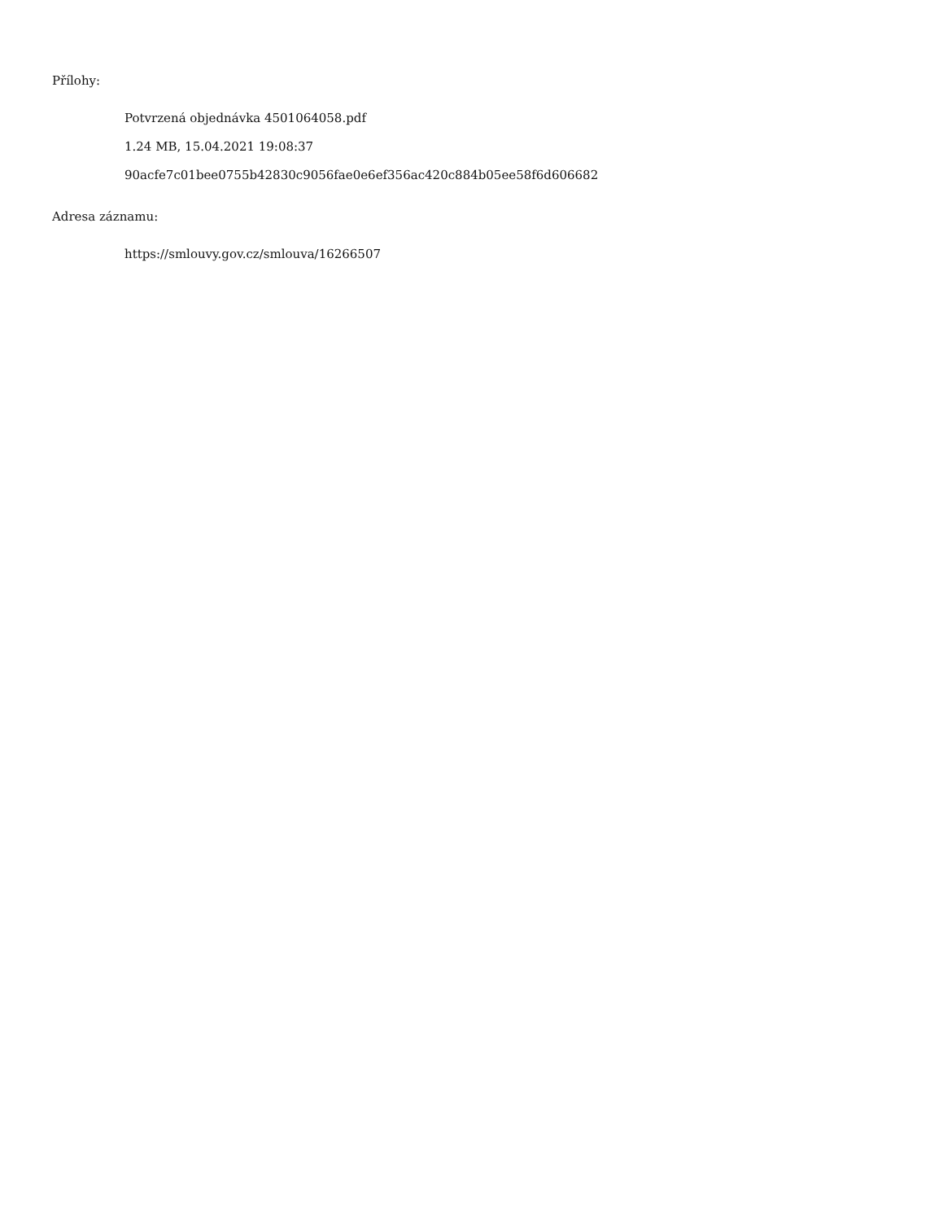Přílohy:
Potvrzená objednávka 4501064058.pdf
1.24 MB, 15.04.2021 19:08:37
90acfe7c01bee0755b42830c9056fae0e6ef356ac420c884b05ee58f6d606682
Adresa záznamu:
https://smlouvy.gov.cz/smlouva/16266507